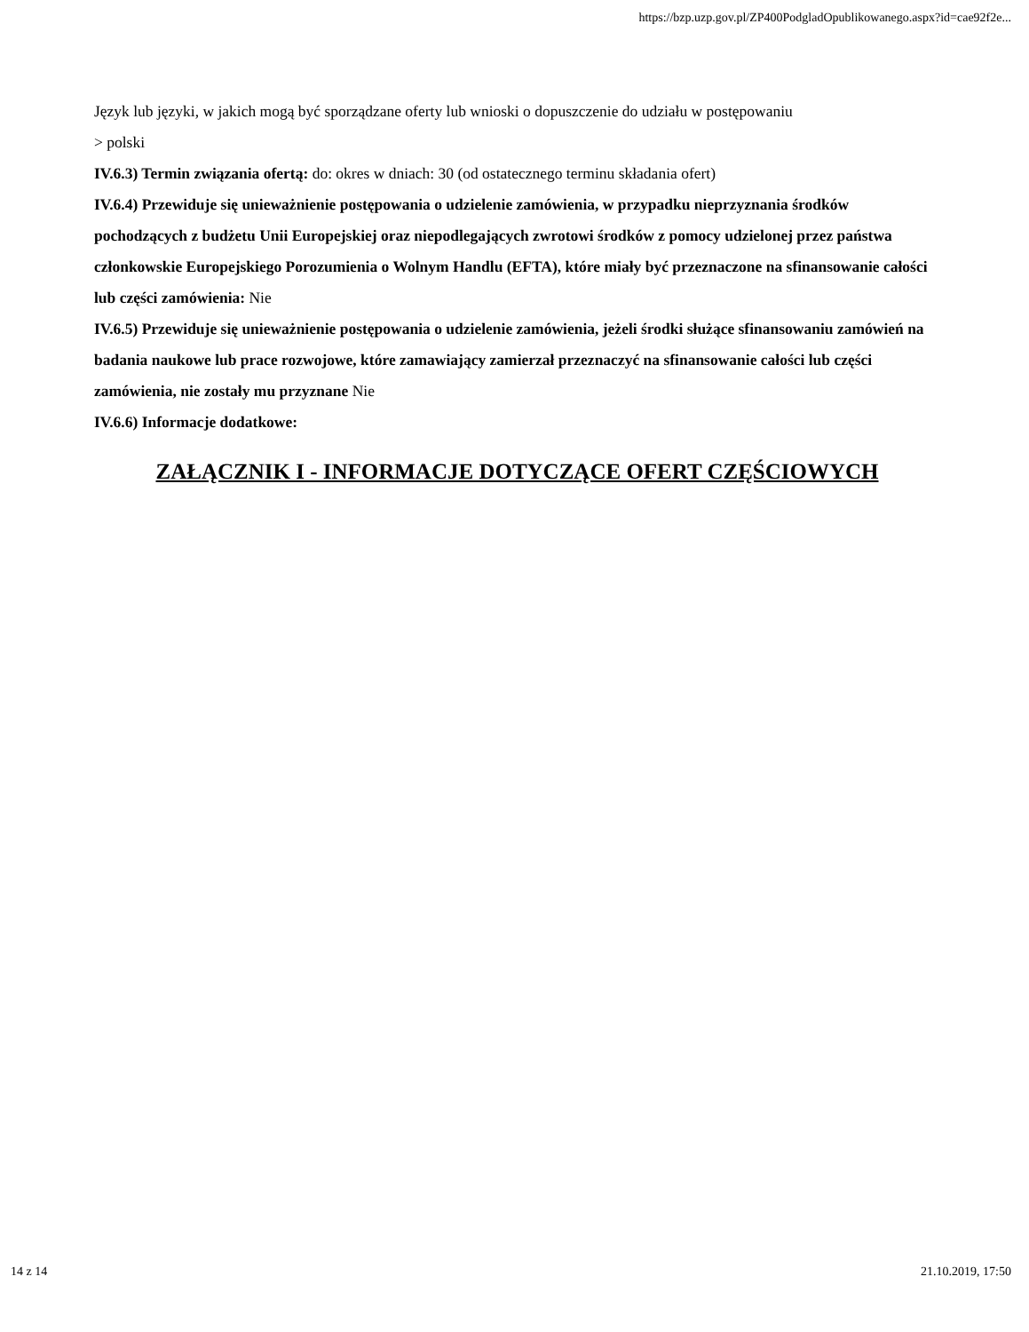https://bzp.uzp.gov.pl/ZP400PodgladOpublikowanego.aspx?id=cae92f2e...
Język lub języki, w jakich mogą być sporządzane oferty lub wnioski o dopuszczenie do udziału w postępowaniu
> polski
IV.6.3) Termin związania ofertą: do: okres w dniach: 30 (od ostatecznego terminu składania ofert)
IV.6.4) Przewiduje się unieważnienie postępowania o udzielenie zamówienia, w przypadku nieprzyznania środków pochodzących z budżetu Unii Europejskiej oraz niepodlegających zwrotowi środków z pomocy udzielonej przez państwa członkowskie Europejskiego Porozumienia o Wolnym Handlu (EFTA), które miały być przeznaczone na sfinansowanie całości lub części zamówienia: Nie
IV.6.5) Przewiduje się unieważnienie postępowania o udzielenie zamówienia, jeżeli środki służące sfinansowaniu zamówień na badania naukowe lub prace rozwojowe, które zamawiający zamierzał przeznaczyć na sfinansowanie całości lub części zamówienia, nie zostały mu przyznane Nie
IV.6.6) Informacje dodatkowe:
ZAŁĄCZNIK I - INFORMACJE DOTYCZĄCE OFERT CZĘŚCIOWYCH
14 z 14 21.10.2019, 17:50